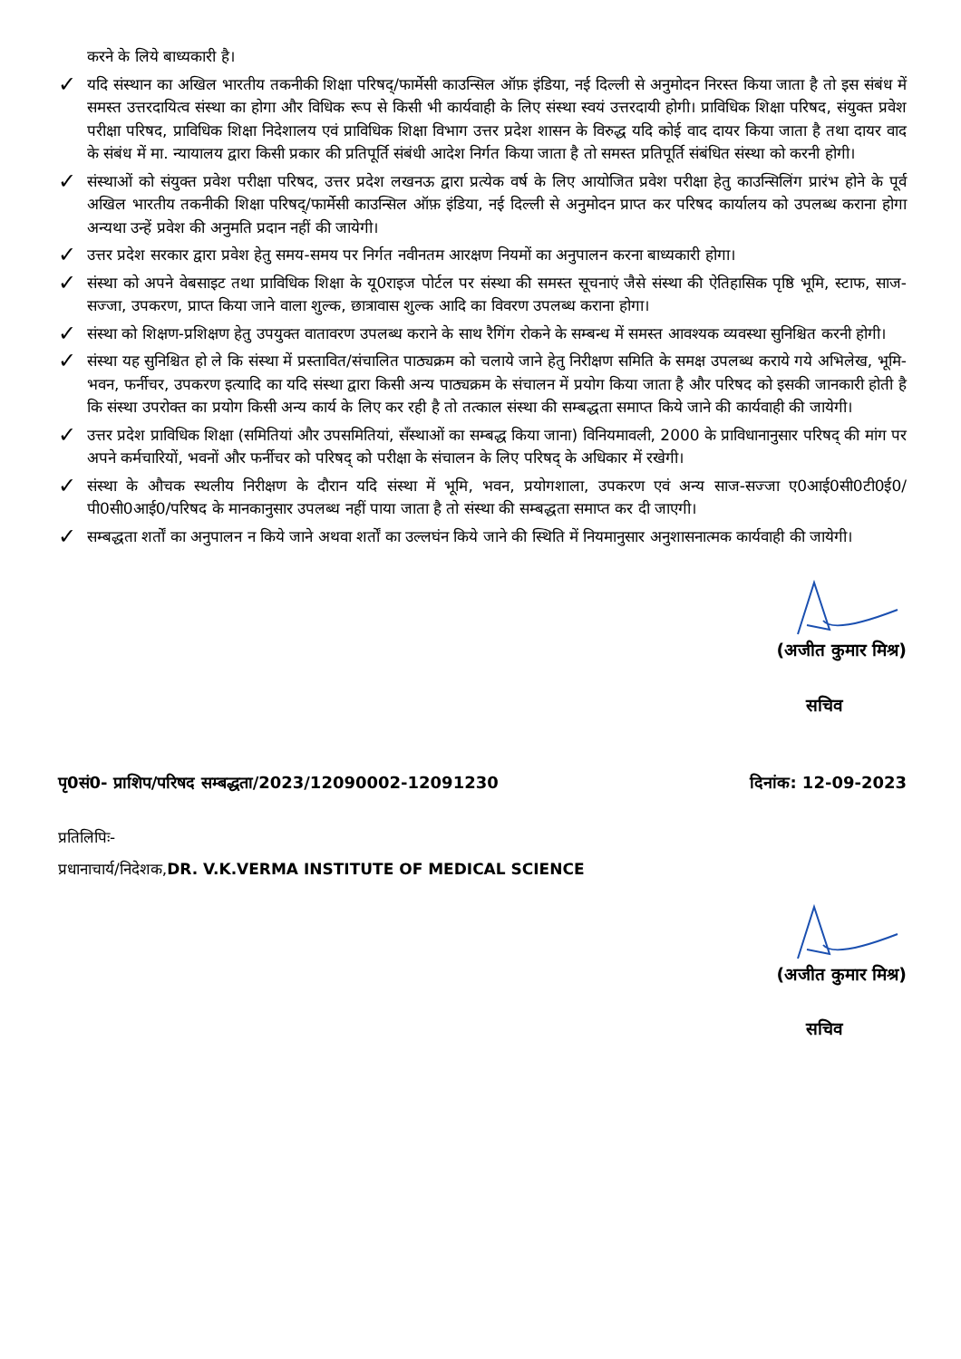करने के लिये बाध्यकारी है।
✓
यदि संस्थान का अखिल भारतीय तकनीकी शिक्षा परिषद्/फार्मेसी काउन्सिल ऑफ़ इंडिया, नई दिल्ली से अनुमोदन निरस्त किया जाता है तो इस संबंध में समस्त उत्तरदायित्व संस्था का होगा और विधिक रूप से किसी भी कार्यवाही के लिए संस्था स्वयं उत्तरदायी होगी। प्राविधिक शिक्षा परिषद, संयुक्त प्रवेश परीक्षा परिषद, प्राविधिक शिक्षा निदेशालय एवं प्राविधिक शिक्षा विभाग उत्तर प्रदेश शासन के विरुद्ध यदि कोई वाद दायर किया जाता है तथा दायर वाद के संबंध में मा. न्यायालय द्वारा किसी प्रकार की प्रतिपूर्ति संबंधी आदेश निर्गत किया जाता है तो समस्त प्रतिपूर्ति संबंधित संस्था को करनी होगी।
✓
संस्थाओं को संयुक्त प्रवेश परीक्षा परिषद, उत्तर प्रदेश लखनऊ द्वारा प्रत्येक वर्ष के लिए आयोजित प्रवेश परीक्षा हेतु काउन्सिलिंग प्रारंभ होने के पूर्व अखिल भारतीय तकनीकी शिक्षा परिषद्/फार्मेसी काउन्सिल ऑफ़ इंडिया, नई दिल्ली से अनुमोदन प्राप्त कर परिषद कार्यालय को उपलब्ध कराना होगा अन्यथा उन्हें प्रवेश की अनुमति प्रदान नहीं की जायेगी।
✓
उत्तर प्रदेश सरकार द्वारा प्रवेश हेतु समय-समय पर निर्गत नवीनतम आरक्षण नियमों का अनुपालन करना बाध्यकारी होगा।
✓
संस्था को अपने वेबसाइट तथा प्राविधिक शिक्षा के यू0राइज पोर्टल पर संस्था की समस्त सूचनाएं जैसे संस्था की ऐतिहासिक पृष्ठि भूमि, स्टाफ, साज-सज्जा, उपकरण, प्राप्त किया जाने वाला शुल्क, छात्रावास शुल्क आदि का विवरण उपलब्ध कराना होगा।
✓
संस्था को शिक्षण-प्रशिक्षण हेतु उपयुक्त वातावरण उपलब्ध कराने के साथ रैगिंग रोकने के सम्बन्ध में समस्त आवश्यक व्यवस्था सुनिश्चित करनी होगी।
✓
संस्था यह सुनिश्चित हो ले कि संस्था में प्रस्तावित/संचालित पाठ्यक्रम को चलाये जाने हेतु निरीक्षण समिति के समक्ष उपलब्ध कराये गये अभिलेख, भूमि-भवन, फर्नीचर, उपकरण इत्यादि का यदि संस्था द्वारा किसी अन्य पाठ्यक्रम के संचालन में प्रयोग किया जाता है और परिषद को इसकी जानकारी होती है कि संस्था उपरोक्त का प्रयोग किसी अन्य कार्य के लिए कर रही है तो तत्काल संस्था की सम्बद्धता समाप्त किये जाने की कार्यवाही की जायेगी।
✓
उत्तर प्रदेश प्राविधिक शिक्षा (समितियां और उपसमितियां, सँस्थाओं का सम्बद्ध किया जाना) विनियमावली, 2000 के प्राविधानानुसार परिषद् की मांग पर अपने कर्मचारियों, भवनों और फर्नीचर को परिषद् को परीक्षा के संचालन के लिए परिषद् के अधिकार में रखेगी।
✓
संस्था के औचक स्थलीय निरीक्षण के दौरान यदि संस्था में भूमि, भवन, प्रयोगशाला, उपकरण एवं अन्य साज-सज्जा ए0आई0सी0टी0ई0/पी0सी0आई0/परिषद के मानकानुसार उपलब्ध नहीं पाया जाता है तो संस्था की सम्बद्धता समाप्त कर दी जाएगी।
✓
सम्बद्धता शर्तों का अनुपालन न किये जाने अथवा शर्तों का उल्लघंन किये जाने की स्थिति में नियमानुसार अनुशासनात्मक कार्यवाही की जायेगी।
(अजीत कुमार मिश्र)
सचिव
पृ0सं0- प्राशिप/परिषद सम्बद्धता/2023/12090002-12091230 दिनांक: 12-09-2023
प्रतिलिपिः-
प्रधानाचार्य/निदेशक,DR. V.K.VERMA INSTITUTE OF MEDICAL SCIENCE
(अजीत कुमार मिश्र)
सचिव